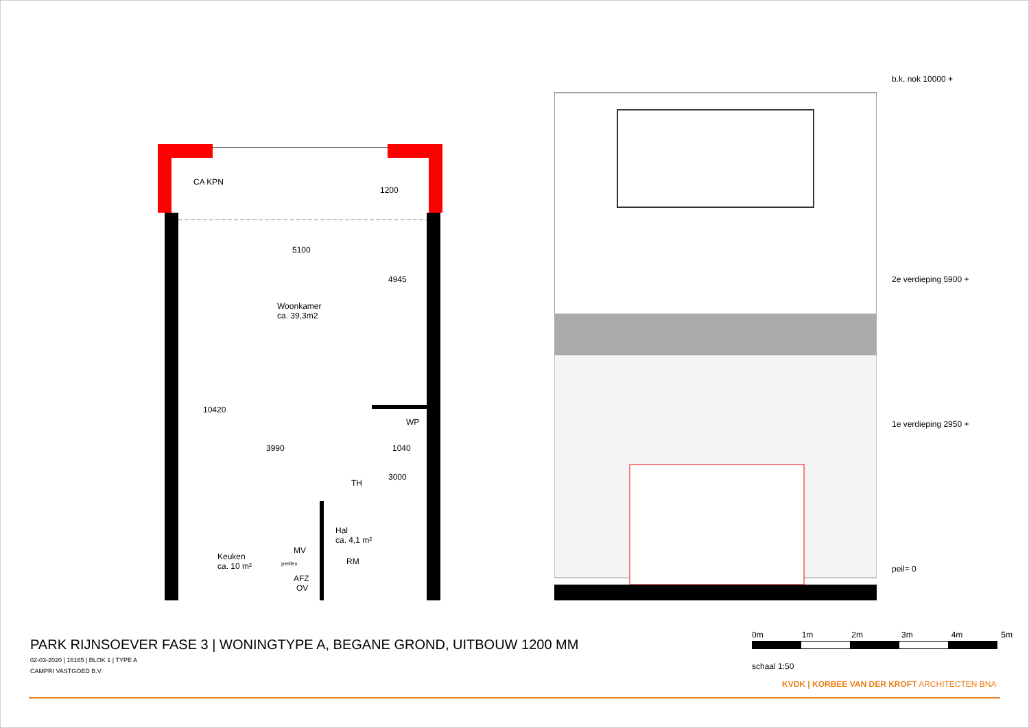5100
Woonkamer
ca. 39,3m2
3990 1040
1200
4945
10420
3000
TH
WP
CA KPN
Hal
ca. 4,1 m²
RM
Keuken
ca. 10 m²
perilex
MV
AFZ
OV
b.k. nok 10000 +
2e verdieping 5900 +
1e verdieping 2950 +
peil= 0
PARK RIJNSOEVER FASE 3 | WONINGTYPE A, BEGANE GROND, UITBOUW 1200 MM
02-03-2020 | 16165 | BLOK 1 | TYPE A
CAMPRI VASTGOED B.V.
0m 1m 2m 3m 4m 5m
schaal 1:50
KVDK | KORBEE VAN DER KROFT ARCHITECTEN BNA